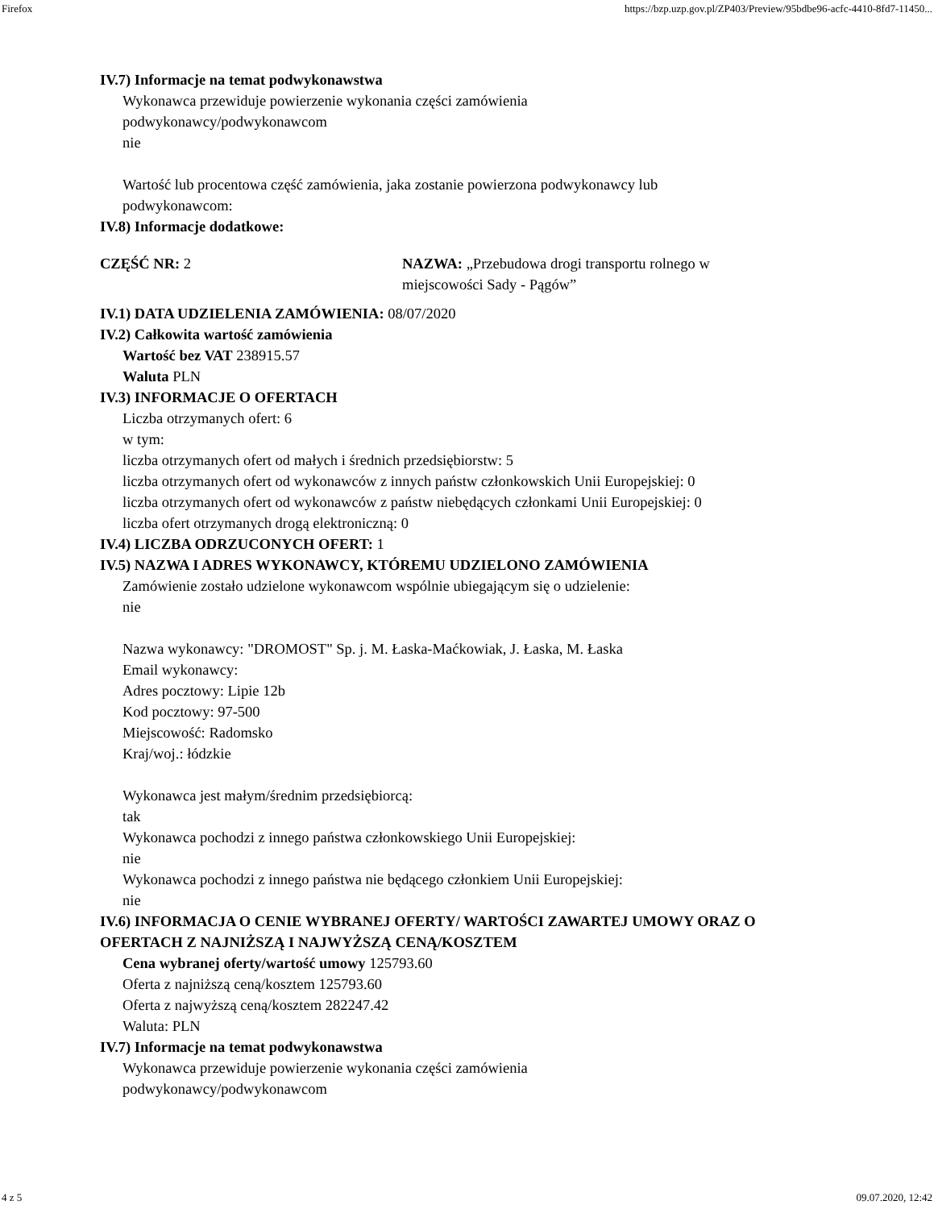Firefox https://bzp.uzp.gov.pl/ZP403/Preview/95bdbe96-acfc-4410-8fd7-11450...
IV.7) Informacje na temat podwykonawstwa
Wykonawca przewiduje powierzenie wykonania części zamówienia
podwykonawcy/podwykonawcom
nie
Wartość lub procentowa część zamówienia, jaka zostanie powierzona podwykonawcy lub
podwykonawcom:
IV.8) Informacje dodatkowe:
CZĘŚĆ NR: 2 NAZWA: „Przebudowa drogi transportu rolnego w miejscowości Sady - Pągów”
IV.1) DATA UDZIELENIA ZAMÓWIENIA: 08/07/2020
IV.2) Całkowita wartość zamówienia
Wartość bez VAT 238915.57
Waluta PLN
IV.3) INFORMACJE O OFERTACH
Liczba otrzymanych ofert: 6
w tym:
liczba otrzymanych ofert od małych i średnich przedsiębiorstw: 5
liczba otrzymanych ofert od wykonawców z innych państw członkowskich Unii Europejskiej: 0
liczba otrzymanych ofert od wykonawców z państw niebędących członkami Unii Europejskiej: 0
liczba ofert otrzymanych drogą elektroniczną: 0
IV.4) LICZBA ODRZUCONYCH OFERT: 1
IV.5) NAZWA I ADRES WYKONAWCY, KTÓREMU UDZIELONO ZAMÓWIENIA
Zamówienie zostało udzielone wykonawcom wspólnie ubiegającym się o udzielenie:
nie
Nazwa wykonawcy: "DROMOST" Sp. j. M. Łaska-Maćkowiak, J. Łaska, M. Łaska
Email wykonawcy:
Adres pocztowy: Lipie 12b
Kod pocztowy: 97-500
Miejscowość: Radomsko
Kraj/woj.: łódzkie
Wykonawca jest małym/średnim przedsiębiorcą:
tak
Wykonawca pochodzi z innego państwa członkowskiego Unii Europejskiej:
nie
Wykonawca pochodzi z innego państwa nie będącego członkiem Unii Europejskiej:
nie
IV.6) INFORMACJA O CENIE WYBRANEJ OFERTY/ WARTOŚCI ZAWARTEJ UMOWY ORAZ O OFERTACH Z NAJNIŻSZĄ I NAJWYŻSZĄ CENĄ/KOSZTEM
Cena wybranej oferty/wartość umowy 125793.60
Oferta z najniższą ceną/kosztem 125793.60
Oferta z najwyższą ceną/kosztem 282247.42
Waluta: PLN
IV.7) Informacje na temat podwykonawstwa
Wykonawca przewiduje powierzenie wykonania części zamówienia
podwykonawcy/podwykonawcom
4 z 5 09.07.2020, 12:42